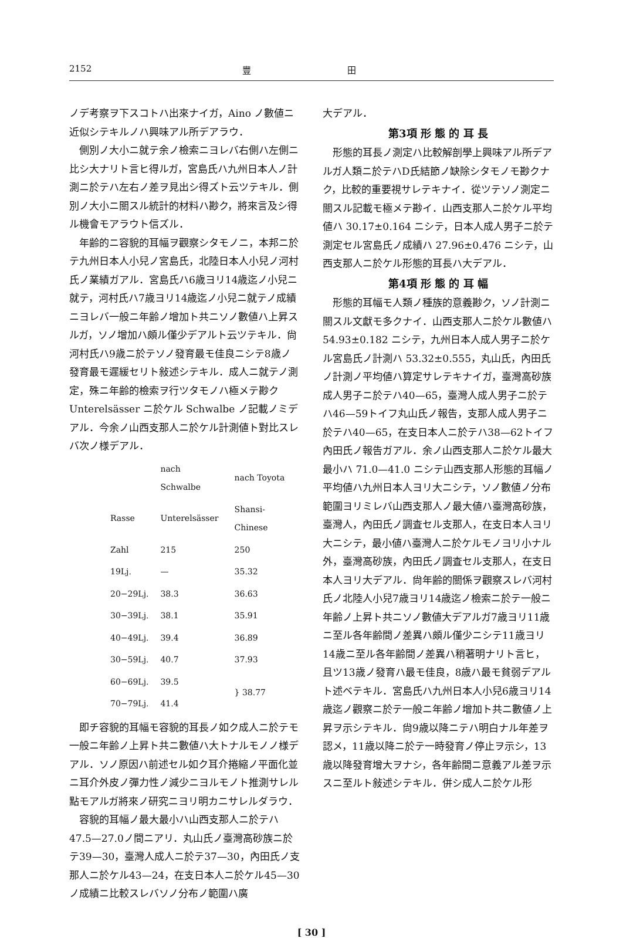2152 豐 田
ノデ考察ヲ下スコトハ出來ナイガ，Aino ノ數値ニ近似シテキルノハ興味アル所デアラウ．
側別ノ大小ニ就テ余ノ檢索ニヨレバ右側ハ左側ニ比シ大ナリト言ヒ得ルガ，宮島氏ハ九州日本人ノ計測ニ於テハ左右ノ差ヲ見出シ得ズト云ツテキル．側別ノ大小ニ關スル統計的材料ハ尠ク，將來言及シ得ル機會モアラウト信ズル．
年齢的ニ容貌的耳幅ヲ觀察シタモノニ，本邦ニ於テ九州日本人小兒ノ宮島氏，北陸日本人小兒ノ河村氏ノ業績ガアル．宮島氏ハ6歳ヨリ14歳迄ノ小兒ニ就テ，河村氏ハ7歳ヨリ14歳迄ノ小兒ニ就テノ成績ニヨレバ一般ニ年齢ノ增加ト共ニソノ數値ハ上昇スルガ，ソノ增加ハ頗ル僅少デアルト云ツテキル．尙河村氏ハ9歳ニ於テソノ發育最モ佳良ニシテ8歳ノ發育最モ遲緩セリト敍述シテキル．成人ニ就テノ測定，殊ニ年齢的檢索ヲ行ツタモノハ極メテ尠ク Unterelsässer ニ於ケル Schwalbe ノ記載ノミデアル．今余ノ山西支那人ニ於ケル計測値ト對比スレバ次ノ様デアル．
| | nach Schwalbe | nach Toyota |
| --- | --- | --- |
| Rasse | Unterelsässer | Shansi-Chinese |
| Zahl | 215 | 250 |
| 19Lj. | — | 35.32 |
| 20−29Lj. | 38.3 | 36.63 |
| 30−39Lj. | 38.1 | 35.91 |
| 40−49Lj. | 39.4 | 36.89 |
| 30−59Lj. | 40.7 | 37.93 |
| 60−69Lj. | 39.5 | } 38.77 |
| 70−79Lj. | 41.4 | |
即チ容貌的耳幅モ容貌的耳長ノ如ク成人ニ於テモ一般ニ年齢ノ上昇ト共ニ數値ハ大トナルモノノ様デアル．ソノ原因ハ前述セル如ク耳介捲縮ノ平面化並ニ耳介外皮ノ彈力性ノ減少ニヨルモノト推測サレル點モアルガ將來ノ研究ニヨリ明カニサレルダラウ．
容貌的耳幅ノ最大最小ハ山西支那人ニ於テハ47.5—27.0ノ間ニアリ．丸山氏ノ臺灣高砂族ニ於テ39—30，臺灣人成人ニ於テ37—30，內田氏ノ支那人ニ於ケル43—24，在支日本人ニ於ケル45—30ノ成績ニ比較スレバソノ分布ノ範圍ハ廣
大デアル．
第3項 形 態 的 耳 長
形態的耳長ノ測定ハ比較解剖學上興味アル所デアルガ人類ニ於テハD氏結節ノ缺除シタモノモ尠クナク，比較的重要視サレテキナイ．從ツテソノ測定ニ關スル記載モ極メテ尠イ．山西支那人ニ於ケル平均値ハ 30.17±0.164 ニシテ，日本人成人男子ニ於テ測定セル宮島氏ノ成績ハ 27.96±0.476 ニシテ，山西支那人ニ於ケル形態的耳長ハ大デアル．
第4項 形 態 的 耳 幅
形態的耳幅モ人類ノ種族的意義尠ク，ソノ計測ニ關スル文獻モ多クナイ．山西支那人ニ於ケル數値ハ 54.93±0.182 ニシテ，九州日本人成人男子ニ於ケル宮島氏ノ計測ハ 53.32±0.555，丸山氏，內田氏ノ計測ノ平均値ハ算定サレテキナイガ，臺灣高砂族成人男子ニ於テハ40—65，臺灣人成人男子ニ於テハ46—59トイフ丸山氏ノ報告，支那人成人男子ニ於テハ40—65，在支日本人ニ於テハ38—62トイフ內田氏ノ報告ガアル．余ノ山西支那人ニ於ケル最大最小ハ 71.0—41.0 ニシテ山西支那人形態的耳幅ノ平均値ハ九州日本人ヨリ大ニシテ，ソノ數値ノ分布範圍ヨリミレバ山西支那人ノ最大値ハ臺灣高砂族，臺灣人，內田氏ノ調査セル支那人，在支日本人ヨリ大ニシテ，最小値ハ臺灣人ニ於ケルモノヨリ小ナル外，臺灣高砂族，內田氏ノ調査セル支那人，在支日本人ヨリ大デアル．尙年齢的關係ヲ觀察スレバ河村氏ノ北陸人小兒7歳ヨリ14歳迄ノ檢索ニ於テ一般ニ年齢ノ上昇ト共ニソノ數値大デアルガ7歳ヨリ11歳ニ至ル各年齢間ノ差異ハ頗ル僅少ニシテ11歳ヨリ14歳ニ至ル各年齢間ノ差異ハ稍著明ナリト言ヒ，且ツ13歳ノ發育ハ最モ佳良，8歳ハ最モ貧弱デアルト述ベテキル．宮島氏ハ九州日本人小兒6歳ヨリ14歳迄ノ觀察ニ於テ一般ニ年齢ノ增加ト共ニ數値ノ上昇ヲ示シテキル．尙9歳以降ニテハ明白ナル年差ヲ認メ，11歳以降ニ於テ一時發育ノ停止ヲ示シ，13歳以降發育增大ヲナシ，各年齢間ニ意義アル差ヲ示スニ至ルト敍述シテキル．併シ成人ニ於ケル形
[ 30 ]